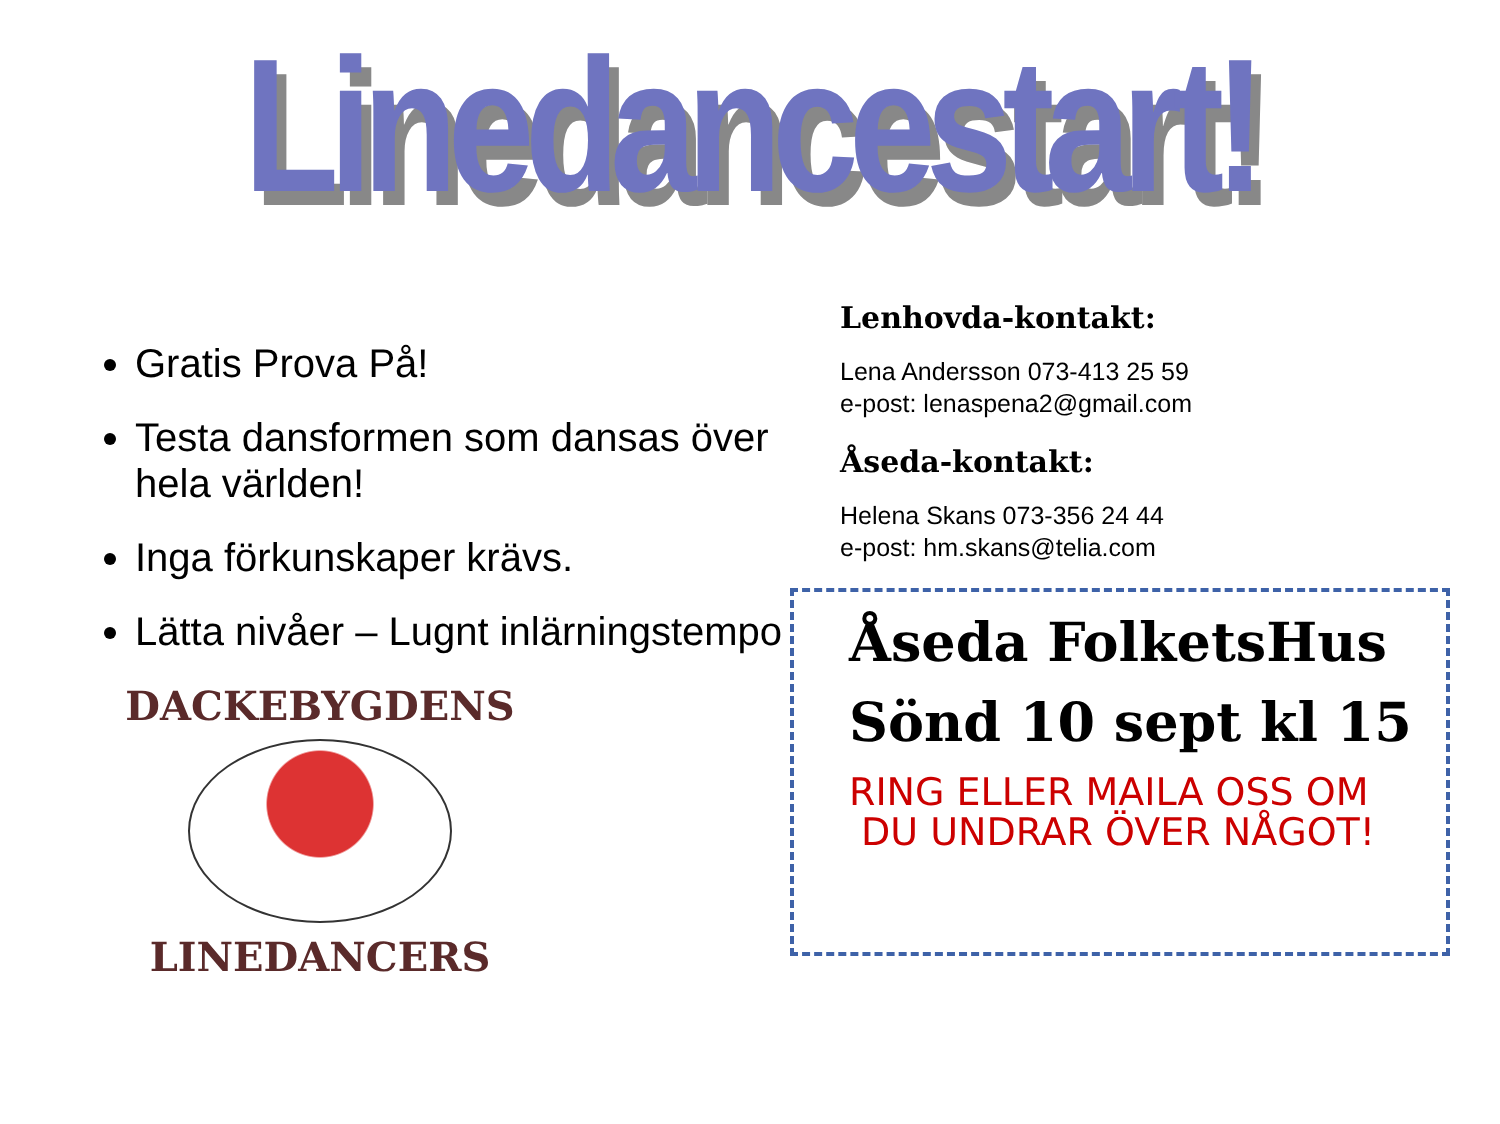Linedancestart!
Gratis Prova På!
Testa dansformen som dansas över hela världen!
Inga förkunskaper krävs.
Lätta nivåer – Lugnt inlärningstempo
DACKEBYGDENS
LINEDANCERS
Lenhovda-kontakt:
Lena Andersson 073-413 25 59
e-post: lenaspena2@gmail.com
Åseda-kontakt:
Helena Skans 073-356 24 44
e-post: hm.skans@telia.com
Åseda FolketsHus
Sönd 10 sept kl 15
RING ELLER MAILA OSS OM
DU UNDRAR ÖVER NÅGOT!